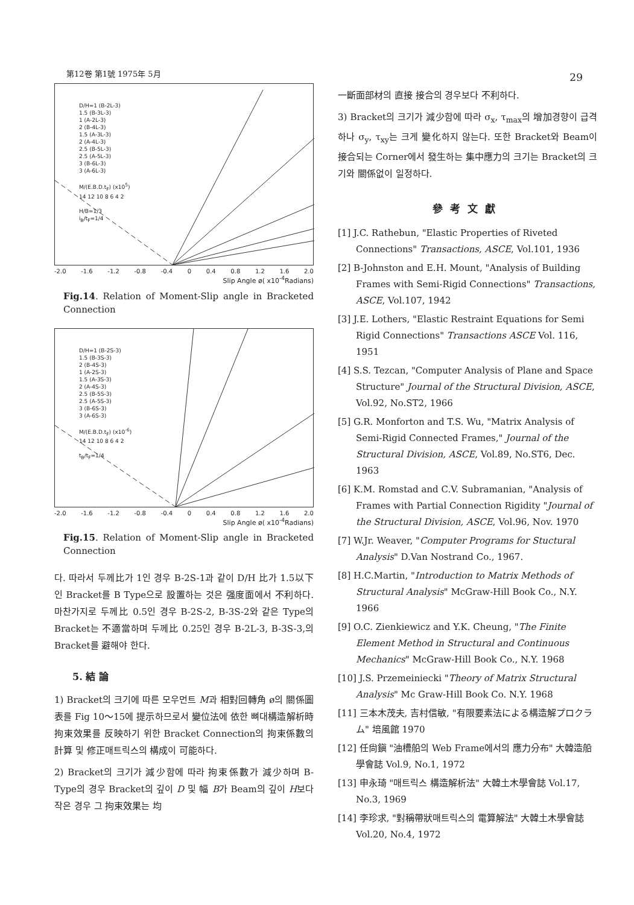第12卷 第1號 1975年 5月 29
D/H=1 (B-2L-3)
1.5 (B-3L-3)
1 (A-2L-3)
2 (B-4L-3)
1.5 (A-3L-3)
2 (A-4L-3)
2.5 (B-5L-3)
2.5 (A-5L-3)
3 (B-6L-3)
3 (A-6L-3)
M/(E.B.D.t<sub>F</sub>) (x10<sup>5</sup>)
14 12 10 8 6 4 2
H/B=1/3
i<sub>B</sub>/t<sub>F</sub>=1/4
-2.0 -1.6 -1.2 -0.8 -0.4 0 0.4 0.8 1.2 1.6 2.0
Slip Angle ø( x10<sup>-4</sup>Radians)
Fig.14. Relation of Moment-Slip angle in Bracketed Connection
D/H=1 (B-2S-3)
1.5 (B-3S-3)
2 (B-4S-3)
1 (A-2S-3)
1.5 (A-3S-3)
2 (A-4S-3)
2.5 (B-5S-3)
2.5 (A-5S-3)
3 (B-6S-3)
3 (A-6S-3)
M/(E.B.D.t<sub>F</sub>) (x10<sup>-6</sup>)
14 12 10 8 6 4 2
t<sub>B</sub>/t<sub>F</sub>=1/4
-2.0 -1.6 -1.2 -0.8 -0.4 0 0.4 0.8 1.2 1.6 2.0
Slip Angle ø( x10<sup>-4</sup>Radians)
Fig.15. Relation of Moment-Slip angle in Bracketed Connection
다. 따라서 두께比가 1인 경우 B-2S-1과 같이 D/H 比가 1.5以下인 Bracket를 B Type으로 設置하는 것은 强度面에서 不利하다. 마찬가지로 두께比 0.5인 경우 B-2S-2, B-3S-2와 같은 Type의 Bracket는 不適當하며 두께比 0.25인 경우 B-2L-3, B-3S-3,의 Bracket를 避해야 한다.
5. 結 論
1) Bracket의 크기에 따른 모우먼트 M과 相對回轉角 ø의 關係圖表를 Fig 10～15에 提示하므로서 變位法에 依한 뼈대構造解析時 拘束效果를 反映하기 위한 Bracket Connection의 拘束係數의 計算 및 修正매트릭스의 構成이 可能하다.
2) Bracket의 크기가 減少함에 따라 拘束係數가 減少하며 B-Type의 경우 Bracket의 깊이 D 및 幅 B가 Beam의 깊이 H보다 작은 경우 그 拘束效果는 均
一斷面部材의 直接 接合의 경우보다 不利하다.
3) Bracket의 크기가 減少함에 따라 σ<sub>x</sub>, τ<sub>max</sub>의 增加경향이 급격하나 σ<sub>y</sub>, τ<sub>xy</sub>는 크게 變化하지 않는다. 또한 Bracket와 Beam이 接合되는 Corner에서 發生하는 集中應力의 크기는 Bracket의 크기와 關係없이 일정하다.
參考文獻
[1] J.C. Rathebun, "Elastic Properties of Riveted Connections" Transactions, ASCE, Vol.101, 1936
[2] B-Johnston and E.H. Mount, "Analysis of Building Frames with Semi-Rigid Connections" Transactions, ASCE, Vol.107, 1942
[3] J.E. Lothers, "Elastic Restraint Equations for Semi Rigid Connections" Transactions ASCE Vol. 116, 1951
[4] S.S. Tezcan, "Computer Analysis of Plane and Space Structure" Journal of the Structural Division, ASCE, Vol.92, No.ST2, 1966
[5] G.R. Monforton and T.S. Wu, "Matrix Analysis of Semi-Rigid Connected Frames," Journal of the Structural Division, ASCE, Vol.89, No.ST6, Dec. 1963
[6] K.M. Romstad and C.V. Subramanian, "Analysis of Frames with Partial Connection Rigidity "Journal of the Structural Division, ASCE, Vol.96, Nov. 1970
[7] W.Jr. Weaver, "Computer Programs for Stuctural Analysis" D.Van Nostrand Co., 1967.
[8] H.C.Martin, "Introduction to Matrix Methods of Structural Analysis" McGraw-Hill Book Co., N.Y. 1966
[9] O.C. Zienkiewicz and Y.K. Cheung, "The Finite Element Method in Structural and Continuous Mechanics" McGraw-Hill Book Co., N.Y. 1968
[10] J.S. Przemeiniecki "Theory of Matrix Structural Analysis" Mc Graw-Hill Book Co. N.Y. 1968
[11] 三本木茂夫, 吉村信敏, "有限要素法による構造解プロクラム" 培風館 1970
[12] 任尙鎭 "油槽船의 Web Frame에서의 應力分布" 大韓造船學會誌 Vol.9, No.1, 1972
[13] 申永琦 "매트릭스 構造解析法" 大韓土木學會誌 Vol.17, No.3, 1969
[14] 李珍求, "對稱帶狀매트릭스의 電算解法" 大韓土木學會誌 Vol.20, No.4, 1972